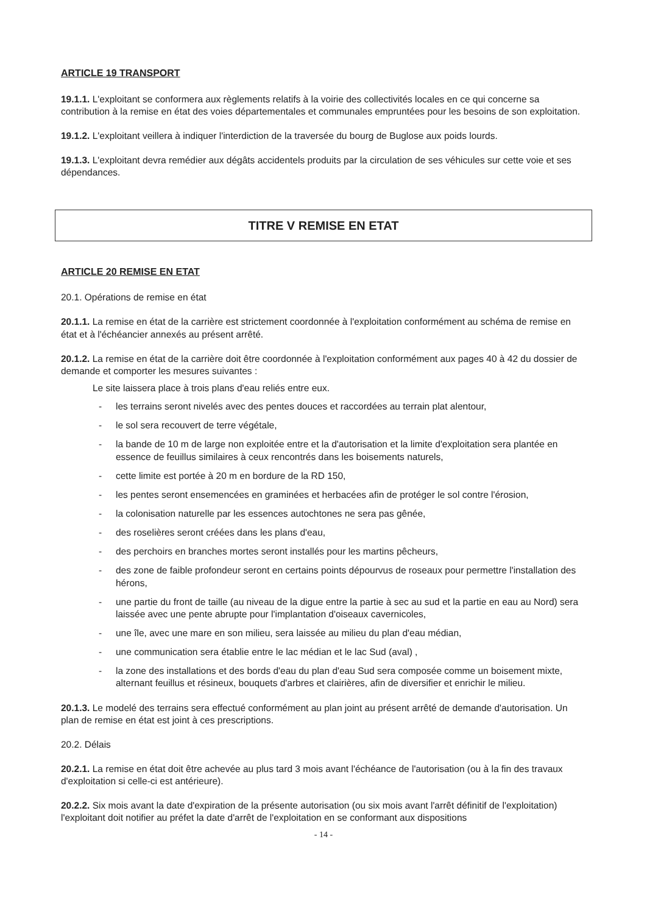ARTICLE 19 TRANSPORT
19.1.1. L'exploitant se conformera aux règlements relatifs à la voirie des collectivités locales en ce qui concerne sa contribution à la remise en état des voies départementales et communales empruntées pour les besoins de son exploitation.
19.1.2. L'exploitant veillera à indiquer l'interdiction de la traversée du bourg de Buglose aux poids lourds.
19.1.3. L'exploitant devra remédier aux dégâts accidentels produits par la circulation de ses véhicules sur cette voie et ses dépendances.
TITRE V REMISE EN ETAT
ARTICLE 20 REMISE EN ETAT
20.1. Opérations de remise en état
20.1.1. La remise en état de la carrière est strictement coordonnée à l'exploitation conformément au schéma de remise en état et à l'échéancier annexés au présent arrêté.
20.1.2. La remise en état de la carrière doit être coordonnée à l'exploitation conformément aux pages 40 à 42 du dossier de demande et comporter les mesures suivantes :
Le site laissera place à trois plans d'eau reliés entre eux.
- les terrains seront nivelés avec des pentes douces et raccordées au terrain plat alentour,
- le sol sera recouvert de terre végétale,
- la bande de 10 m de large non exploitée entre et la d'autorisation et la limite d'exploitation sera plantée en essence de feuillus similaires à ceux rencontrés dans les boisements naturels,
- cette limite est portée à 20 m en bordure de la RD 150,
- les pentes seront ensemencées en graminées et herbacées afin de protéger le sol contre l'érosion,
- la colonisation naturelle par les essences autochtones ne sera pas gênée,
- des roselières seront créées dans les plans d'eau,
- des perchoirs en branches mortes seront installés pour les martins pêcheurs,
- des zone de faible profondeur seront en certains points dépourvus de roseaux pour permettre l'installation des hérons,
- une partie du front de taille (au niveau de la digue entre la partie à sec au sud et la partie en eau au Nord) sera laissée avec une pente abrupte pour l'implantation d'oiseaux cavernicoles,
- une île, avec une mare en son milieu, sera laissée au milieu du plan d'eau médian,
- une communication sera établie entre le lac médian et le lac Sud (aval) ,
- la zone des installations et des bords d'eau du plan d'eau Sud sera composée comme un boisement mixte, alternant feuillus et résineux, bouquets d'arbres et clairières, afin de diversifier et enrichir le milieu.
20.1.3. Le modelé des terrains sera effectué conformément au plan joint au présent arrêté de demande d'autorisation. Un plan de remise en état est joint à ces prescriptions.
20.2. Délais
20.2.1. La remise en état doit être achevée au plus tard 3 mois avant l'échéance de l'autorisation (ou à la fin des travaux d'exploitation si celle-ci est antérieure).
20.2.2. Six mois avant la date d'expiration de la présente autorisation (ou six mois avant l'arrêt définitif de l'exploitation) l'exploitant doit notifier au préfet la date d'arrêt de l'exploitation en se conformant aux dispositions
- 14 -